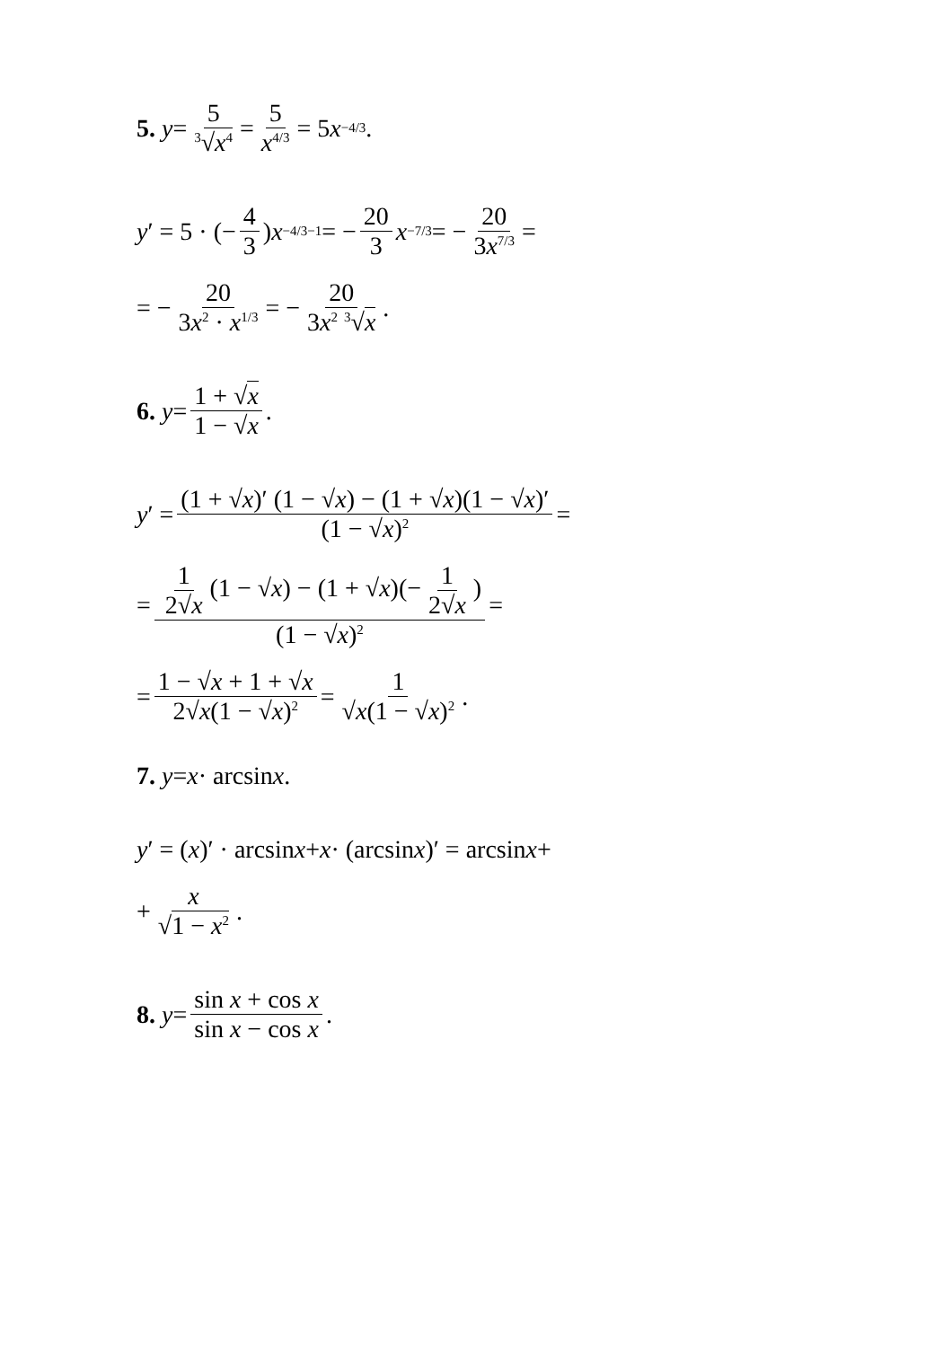5. y = 5<sup>3</sup>√x<sup>4</sup> = 5 x<sup>4/3</sup> = 5 x<sup>−4/3</sup>.
y ′ = 5 · (− 4 3) x<sup>−4/3−1</sup> = − 20 3 x<sup>−7/3</sup> = − 20 3x<sup>7/3</sup> =
= − 20 3x<sup>2</sup> · x<sup>1/3</sup> = − 20 3x<sup>2</sup> <sup>3</sup>√x.
6. y = 1 + √x 1 − √x.
y ′ = (1 + √x)′ (1 − √x) − (1 + √x)(1 − √x)′ (1 − √x)<sup>2</sup> =
= 1 2√x (1 − √x) − (1 + √x)(− 1 2√x) (1 − √x)<sup>2</sup> =
= 1 − √x + 1 + √x 2√x(1 − √x)<sup>2</sup> = 1 √x(1 − √x)<sup>2</sup>.
7. y = x · arcsin x.
y ′ = (x)′ · arcsin x + x · (arcsin x)′ = arcsin x +
+ x √1 − x<sup>2</sup>.
8. y = sin x + cos x sin x − cos x.